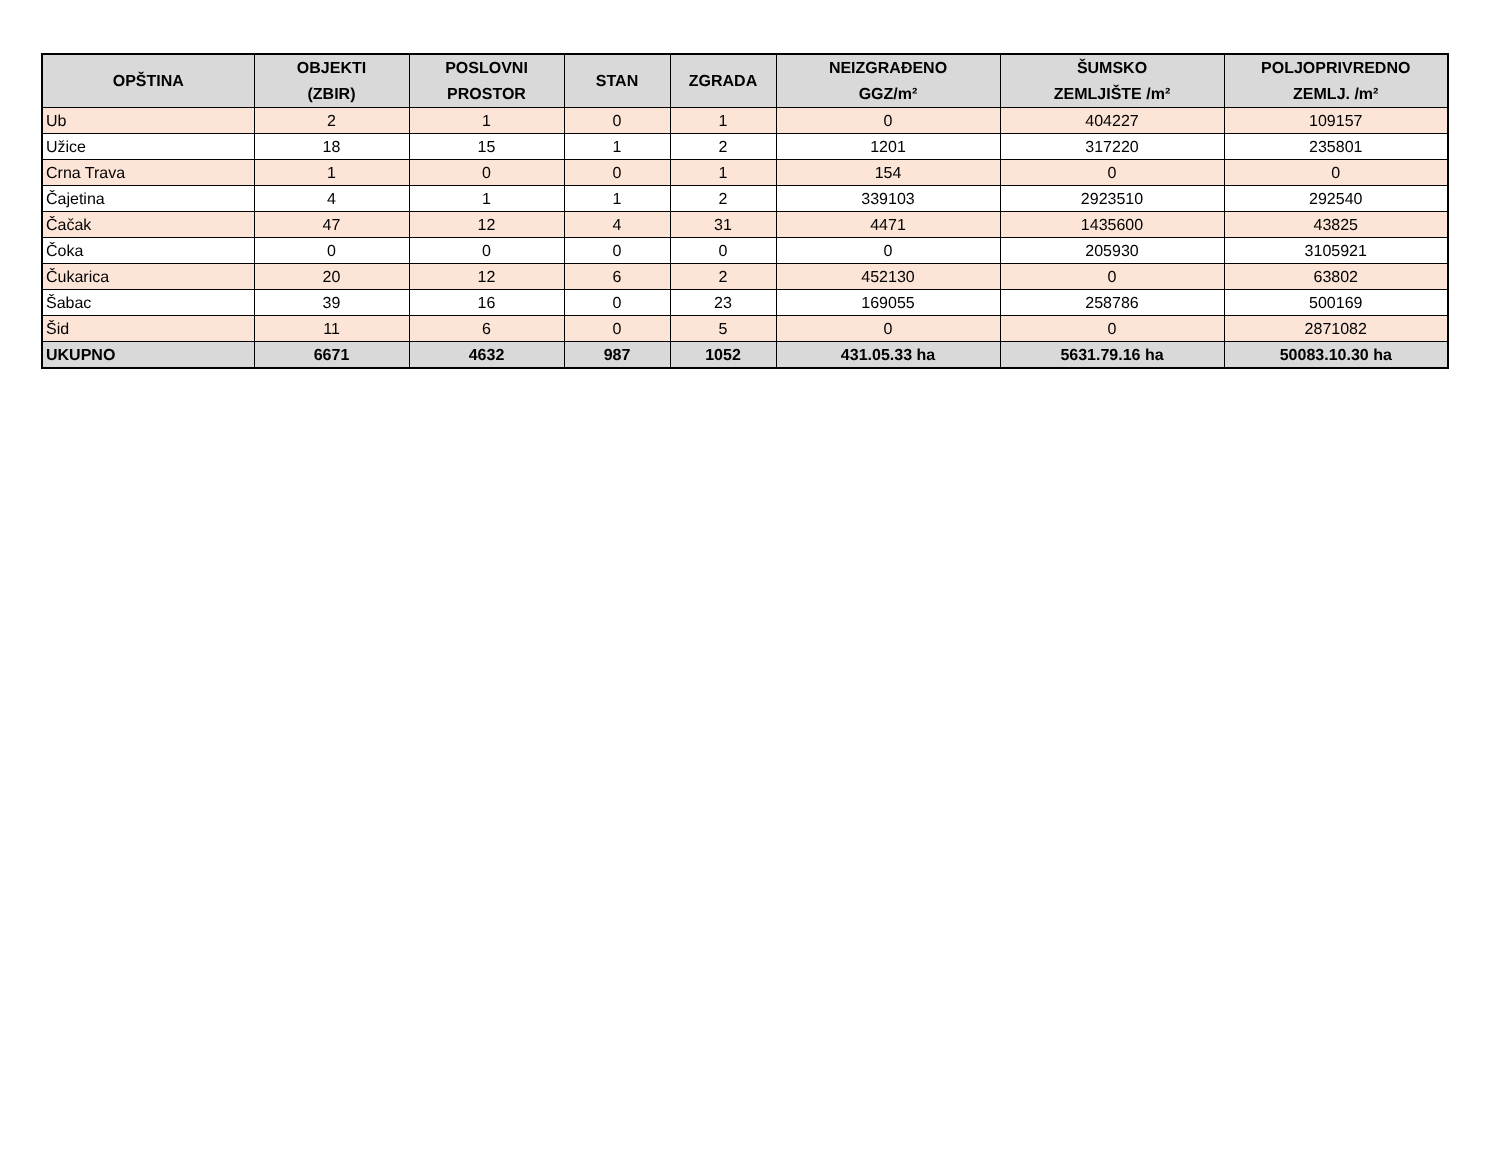| OPŠTINA | OBJEKTI (ZBIR) | POSLOVNI PROSTOR | STAN | ZGRADA | NEIZGRAĐENO GGZ/m² | ŠUMSKO ZEMLJIŠTE /m² | POLJOPRIVREDNO ZEMLJ. /m² |
| --- | --- | --- | --- | --- | --- | --- | --- |
| Ub | 2 | 1 | 0 | 1 | 0 | 404227 | 109157 |
| Užice | 18 | 15 | 1 | 2 | 1201 | 317220 | 235801 |
| Crna Trava | 1 | 0 | 0 | 1 | 154 | 0 | 0 |
| Čajetina | 4 | 1 | 1 | 2 | 339103 | 2923510 | 292540 |
| Čačak | 47 | 12 | 4 | 31 | 4471 | 1435600 | 43825 |
| Čoka | 0 | 0 | 0 | 0 | 0 | 205930 | 3105921 |
| Čukarica | 20 | 12 | 6 | 2 | 452130 | 0 | 63802 |
| Šabac | 39 | 16 | 0 | 23 | 169055 | 258786 | 500169 |
| Šid | 11 | 6 | 0 | 5 | 0 | 0 | 2871082 |
| UKUPNO | 6671 | 4632 | 987 | 1052 | 431.05.33 ha | 5631.79.16 ha | 50083.10.30 ha |